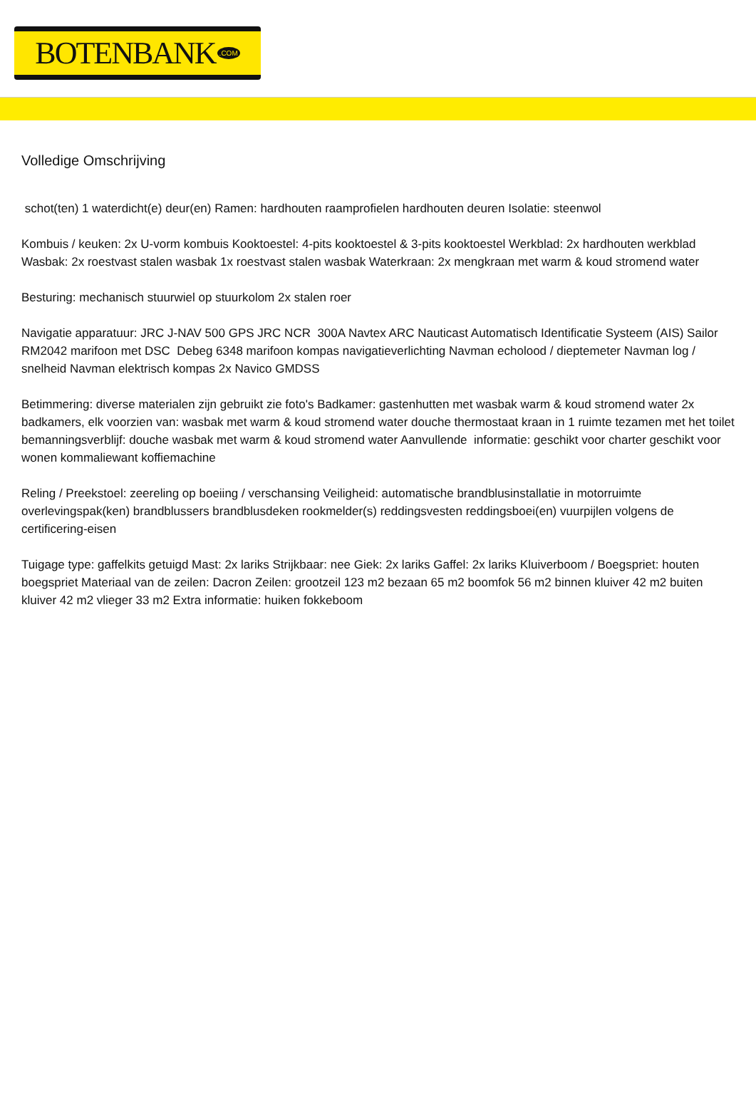BOTENBANK.COM
Volledige Omschrijving
schot(ten) 1 waterdicht(e) deur(en) Ramen: hardhouten raamprofielen hardhouten deuren Isolatie: steenwol
Kombuis / keuken: 2x U-vorm kombuis Kooktoestel: 4-pits kooktoestel & 3-pits kooktoestel Werkblad: 2x hardhouten werkblad Wasbak: 2x roestvast stalen wasbak 1x roestvast stalen wasbak Waterkraan: 2x mengkraan met warm & koud stromend water
Besturing: mechanisch stuurwiel op stuurkolom 2x stalen roer
Navigatie apparatuur: JRC J-NAV 500 GPS JRC NCR 300A Navtex ARC Nauticast Automatisch Identificatie Systeem (AIS) Sailor RM2042 marifoon met DSC Debeg 6348 marifoon kompas navigatieverlichting Navman echolood / dieptemeter Navman log / snelheid Navman elektrisch kompas 2x Navico GMDSS
Betimmering: diverse materialen zijn gebruikt zie foto's Badkamer: gastenhutten met wasbak warm & koud stromend water 2x badkamers, elk voorzien van: wasbak met warm & koud stromend water douche thermostaat kraan in 1 ruimte tezamen met het toilet bemanningsverblijf: douche wasbak met warm & koud stromend water Aanvullende informatie: geschikt voor charter geschikt voor wonen kommaliewant koffiemachine
Reling / Preekstoel: zeereling op boeiing / verschansing Veiligheid: automatische brandblusinstallatie in motorruimte overlevingspak(ken) brandblussers brandblusdeken rookmelder(s) reddingsvesten reddingsboei(en) vuurpijlen volgens de certificering-eisen
Tuigage type: gaffelkits getuigd Mast: 2x lariks Strijkbaar: nee Giek: 2x lariks Gaffel: 2x lariks Kluiverboom / Boegspriet: houten boegspriet Materiaal van de zeilen: Dacron Zeilen: grootzeil 123 m2 bezaan 65 m2 boomfok 56 m2 binnen kluiver 42 m2 buiten kluiver 42 m2 vlieger 33 m2 Extra informatie: huiken fokkeboom